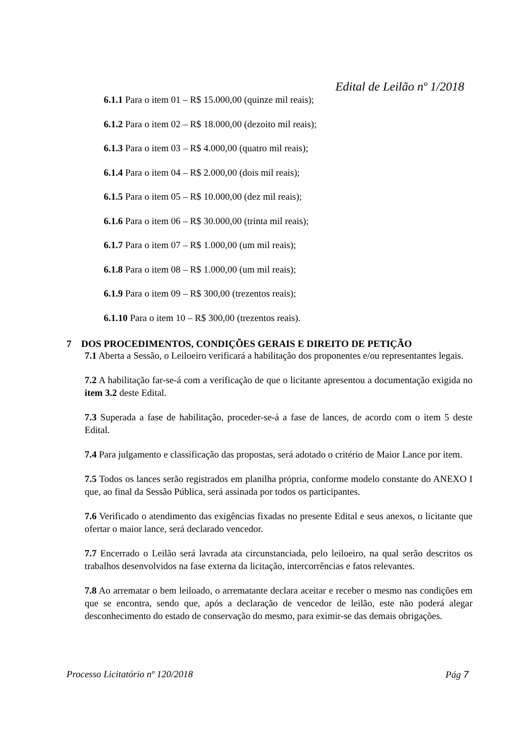Edital de Leilão nº 1/2018
6.1.1 Para o item 01 – R$ 15.000,00 (quinze mil reais);
6.1.2 Para o item 02 – R$ 18.000,00 (dezoito mil reais);
6.1.3 Para o item 03 – R$ 4.000,00 (quatro mil reais);
6.1.4 Para o item 04 – R$ 2.000,00 (dois mil reais);
6.1.5 Para o item 05 – R$ 10.000,00 (dez mil reais);
6.1.6 Para o item 06 – R$ 30.000,00 (trinta mil reais);
6.1.7 Para o item 07 – R$ 1.000,00 (um mil reais);
6.1.8 Para o item 08 – R$ 1.000,00 (um mil reais);
6.1.9 Para o item 09 – R$ 300,00 (trezentos reais);
6.1.10 Para o item 10 – R$ 300,00 (trezentos reais).
7 DOS PROCEDIMENTOS, CONDIÇÕES GERAIS E DIREITO DE PETIÇÃO
7.1 Aberta a Sessão, o Leiloeiro verificará a habilitação dos proponentes e/ou representantes legais.
7.2 A habilitação far-se-á com a verificação de que o licitante apresentou a documentação exigida no item 3.2 deste Edital.
7.3 Superada a fase de habilitação, proceder-se-á a fase de lances, de acordo com o item 5 deste Edital.
7.4 Para julgamento e classificação das propostas, será adotado o critério de Maior Lance por item.
7.5 Todos os lances serão registrados em planilha própria, conforme modelo constante do ANEXO I que, ao final da Sessão Pública, será assinada por todos os participantes.
7.6 Verificado o atendimento das exigências fixadas no presente Edital e seus anexos, o licitante que ofertar o maior lance, será declarado vencedor.
7.7 Encerrado o Leilão será lavrada ata circunstanciada, pelo leiloeiro, na qual serão descritos os trabalhos desenvolvidos na fase externa da licitação, intercorrências e fatos relevantes.
7.8 Ao arrematar o bem leiloado, o arrematante declara aceitar e receber o mesmo nas condições em que se encontra, sendo que, após a declaração de vencedor de leilão, este não poderá alegar desconhecimento do estado de conservação do mesmo, para eximir-se das demais obrigações.
Processo Licitatório nº 120/2018 Pág 7